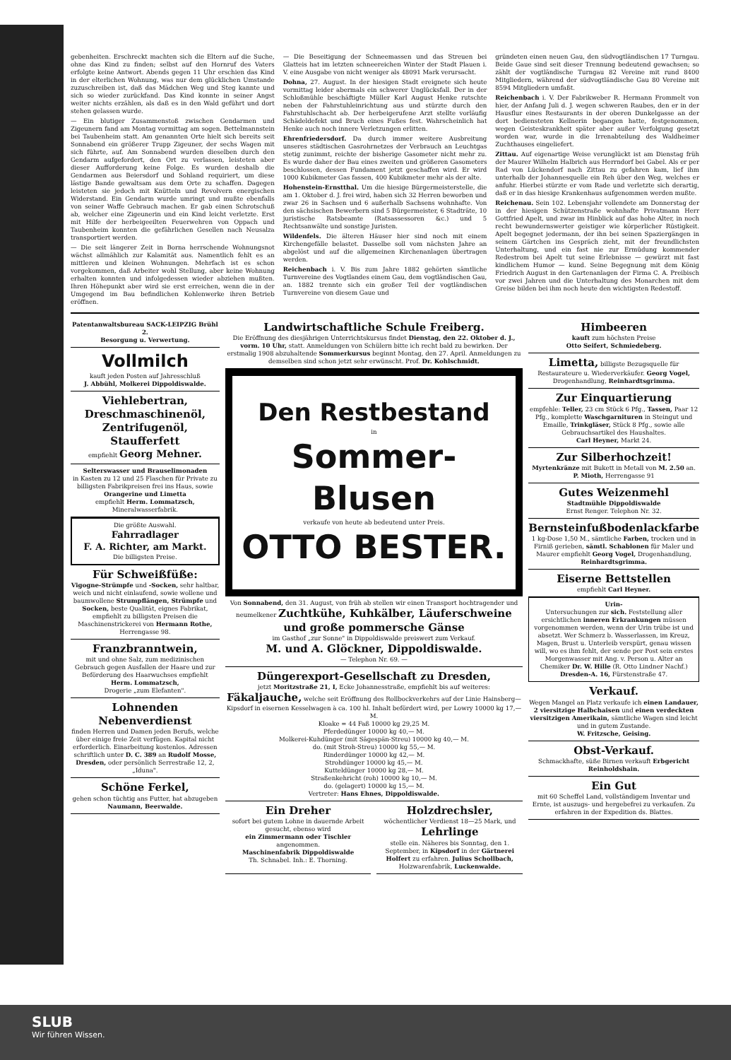gebenheiten. Erschreckt machten sich die Eltern auf die Suche, ohne das Kind zu finden; selbst auf den Hornruf des Vaters erfolgte keine Antwort. Abends gegen 11 Uhr erschien das Kind in der elterlichen Wohnung, was nur dem glücklichen Umstande zuzuschreiben ist, daß das Mädchen Weg und Steg kannte und sich so wieder zurückfand. Das Kind konnte in seiner Angst weiter nichts erzählen, als daß es in den Wald geführt und dort stehen gelassen wurde.
— Ein blutiger Zusammenstoß zwischen Gendarmen und Zigeunern fand am Montag vormittag am sogen. Bettelmannstein bei Taubenheim statt. Am genannten Orte hielt sich bereits seit Sonnabend ein größerer Trupp Zigeuner, der sechs Wagen mit sich führte, auf. Am Sonnabend wurden dieselben durch den Gendarm aufgefordert, den Ort zu verlassen, leisteten aber dieser Aufforderung keine Folge. Es wurden deshalb die Gendarmen aus Beiersdorf und Sohland requiriert, um diese lästige Bande gewaltsam aus dem Orte zu schaffen. Dagegen leisteten sie jedoch mit Knütteln und Revolvern energischen Widerstand. Ein Gendarm wurde umringt und mußte ebenfalls von seiner Waffe Gebrauch machen. Er gab einen Schrotschuß ab, welcher eine Zigeunerin und ein Kind leicht verletzte. Erst mit Hilfe der herbeigeeilten Feuerwehren von Oppach und Taubenheim konnten die gefährlichen Gesellen nach Neusalza transportiert werden.
— Die seit längerer Zeit in Borna herrschende Wohnungsnot wächst allmählich zur Kalamität aus. Namentlich fehlt es an mittleren und kleinen Wohnungen. Mehrfach ist es schon vorgekommen, daß Arbeiter wohl Stellung, aber keine Wohnung erhalten konnten und infolgedessen wieder abziehen mußten. Ihren Höhepunkt aber wird sie erst erreichen, wenn die in der Umgegend im Bau befindlichen Kohlenwerke ihren Betrieb eröffnen.
— Die Beseitigung der Schneemassen und das Streuen bei Glatteis hat im letzten schneereichen Winter der Stadt Plauen i. V. eine Ausgabe von nicht weniger als 48091 Mark verursacht.
Dohna, 27. August. In der hiesigen Stadt ereignete sich heute vormittag leider abermals ein schwerer Unglücksfall. Der in der Schloßmühle beschäftigte Müller Karl August Henke rutschte neben der Fahrstuhleinrichtung aus und stürzte durch den Fahrstuhlschacht ab. Der herbeigerufene Arzt stellte vorläufig Schädeldefekt und Bruch eines Fußes fest. Wahrscheinlich hat Henke auch noch innere Verletzungen erlitten.
Ehrenfriedersdorf. Da durch immer weitere Ausbreitung unseres städtischen Gasrohrnetzes der Verbrauch an Leuchtgas stetig zunimmt, reichte der bisherige Gasometer nicht mehr zu. Es wurde daher der Bau eines zweiten und größeren Gasometers beschlossen, dessen Fundament jetzt geschaffen wird. Er wird 1000 Kubikmeter Gas fassen, 400 Kubikmeter mehr als der alte.
Hohenstein-Ernstthal. Um die hiesige Bürgermeisterstelle, die am 1. Oktober d. J. frei wird, haben sich 32 Herren beworben und zwar 26 in Sachsen und 6 außerhalb Sachsens wohnhafte. Von den sächsischen Bewerbern sind 5 Bürgermeister, 6 Stadträte, 10 juristische Ratsbeamte (Ratsassessoren &c.) und 5 Rechtsanwälte und sonstige Juristen.
Wildenfels. Die älteren Häuser hier sind noch mit einem Kirchengefälle belastet. Dasselbe soll vom nächsten Jahre an abgelöst und auf die allgemeinen Kirchenanlagen übertragen werden.
Reichenbach i. V. Bis zum Jahre 1882 gehörten sämtliche Turnvereine des Vogtlandes einem Gau, dem vogtländischen Gau, an. 1882 trennte sich ein großer Teil der vogtländischen Turnvereine von diesem Gaue und
gründeten einen neuen Gau, den südvogtländischen 17 Turngau. Beide Gaue sind seit dieser Trennung bedeutend gewachsen; so zählt der vogtländische Turngau 82 Vereine mit rund 8400 Mitgliedern, während der südvogtländische Gau 80 Vereine mit 8594 Mitgliedern umfaßt.
Reichenbach i. V. Der Fabrikweber R. Hermann Frommelt von hier, der Anfang Juli d. J. wegen schweren Raubes, den er in der Hausflur eines Restaurants in der oberen Dunkelgasse an der dort bediensteten Kellnerin begangen hatte, festgenommen, wegen Geisteskrankheit später aber außer Verfolgung gesetzt worden war, wurde in die Irrenabteilung des Waldheimer Zuchthauses eingeliefert.
Zittau. Auf eigenartige Weise verunglückt ist am Dienstag früh der Maurer Wilhelm Halbrich aus Herrndorf bei Gabel. Als er per Rad von Lückendorf nach Zittau zu gefahren kam, lief ihm unterhalb der Johannesquelle ein Reh über den Weg, welches er anfuhr. Hierbei stürzte er vom Rade und verletzte sich derartig, daß er in das hiesige Krankenhaus aufgenommen werden mußte.
Reichenau. Sein 102. Lebensjahr vollendete am Donnerstag der in der hiesigen Schützenstraße wohnhafte Privatmann Herr Gottfried Apelt, und zwar im Hinblick auf das hohe Alter, in noch recht bewundernswerter geistiger wie körperlicher Rüstigkeit. Apelt begegnet jedermann, der ihn bei seinen Spaziergängen in seinem Gärtchen ins Gespräch zieht, mit der freundlichsten Unterhaltung, und ein fast nie zur Ermüdung kommender Redestrom bei Apelt tut seine Erlebnisse — gewürzt mit fast kindlichem Humor — kund. Seine Begegnung mit dem König Friedrich August in den Gartenanlagen der Firma C. A. Preibisch vor zwei Jahren und die Unterhaltung des Monarchen mit dem Greise bilden bei ihm noch heute den wichtigsten Redestoff.
Patentanwaltsbureau SACK-LEIPZIG Brühl 2.
Besorgung u. Verwertung.
Vollmilch
kauft jeden Posten auf Jahresschluß
J. Abbühl, Molkerei Dippoldiswalde.
Viehlebertran,
Dreschmaschinenöl,
Zentrifugenöl,
Staufferfett
empfiehlt Georg Mehner.
Selterswasser und Brauselimonaden
in Kasten zu 12 und 25 Flaschen für Private zu billigsten Fabrikpreisen frei ins Haus, sowie
Orangerine und Limetta
empfiehlt Herm. Lommatzsch,
Mineralwasserfabrik.
Die größte Auswahl.
Fahrradlager
F. A. Richter, am Markt.
Die billigsten Preise.
Für Schweißfüße:
Vigogne-Strümpfe und -Socken, sehr haltbar, weich und nicht einlaufend, sowie wollene und baumwollene Strumpflängen, Strümpfe und Socken, beste Qualität, eignes Fabrikat, empfiehlt zu billigsten Preisen die Maschinenstrickerei von Hermann Rothe, Herrengasse 98.
Franzbranntwein,
mit und ohne Salz, zum medizinischen Gebrauch gegen Ausfallen der Haare und zur Beförderung des Haarwuchses empfiehlt
Herm. Lommatzsch,
Drogerie „zum Elefanten".
Lohnenden Nebenverdienst
finden Herren und Damen jeden Berufs, welche über einige freie Zeit verfügen. Kapital nicht erforderlich. Einarbeitung kostenlos. Adressen schriftlich unter D. C. 389 an Rudolf Mosse, Dresden, oder persönlich Serrestraße 12, 2, „Iduna".
Schöne Ferkel,
gehen schon tüchtig ans Futter, hat abzugeben Naumann, Beerwalde.
Landwirtschaftliche Schule Freiberg.
Die Eröffnung des diesjährigen Unterrichtskursus findet Dienstag, den 22. Oktober d. J., vorm. 10 Uhr, statt. Anmeldungen von Schülern bitte ich recht bald zu bewirken. Der erstmalig 1908 abzuhaltende Sommerkursus beginnt Montag, den 27. April. Anmeldungen zu demselben sind schon jetzt sehr erwünscht. Prof. Dr. Kohlschmidt.
Den Restbestand
in
Sommer-Blusen
verkaufe von heute ab bedeutend unter Preis.
OTTO BESTER.
Von Sonnabend, den 31. August, von früh ab stellen wir einen Transport hochtragender und neumelkener Zuchtkühe, Kuhkälber, Läuferschweine und große pommersche Gänse
im Gasthof „zur Sonne" in Dippoldiswalde preiswert zum Verkauf.
M. und A. Glöckner, Dippoldiswalde.
— Telephon Nr. 69. —
Düngerexport-Gesellschaft zu Dresden,
jetzt Moritzstraße 21, I, Ecke Johannesstraße, empfiehlt bis auf weiteres:
Fäkaljauche, welche seit Eröffnung des Rollbockverkehrs auf der Linie Hainsberg—Kipsdorf in eisernen Kesselwagen à ca. 100 hl. Inhalt befördert wird, per Lowry 10000 kg 17,— M.
Kloake = 44 Faß 10000 kg 29,25 M.
Pferdedünger 10000 kg 40,— M.
Molkerei-Kuhdünger (mit Sägespän-Streu) 10000 kg 40,— M.
do. (mit Stroh-Streu) 10000 kg 55,— M.
Rinderdünger 10000 kg 42,— M.
Strohdünger 10000 kg 45,— M.
Kutteldünger 10000 kg 28,— M.
Straßenkehricht (roh) 10000 kg 10,— M.
do. (gelagert) 10000 kg 15,— M.
Vertreter: Hans Ehnes, Dippoldiswalde.
Ein Dreher
sofort bei gutem Lohne in dauernde Arbeit gesucht, ebenso wird
ein Zimmermann oder Tischler
angenommen.
Maschinenfabrik Dippoldiswalde
Th. Schnabel. Inh.: E. Thorning.
Holzdrechsler,
wöchentlicher Verdienst 18—25 Mark, und
Lehrlinge
stelle ein. Näheres bis Sonntag, den 1. September, in Kipsdorf in der Gärtnerei Holfert zu erfahren. Julius Schollbach, Holzwarenfabrik, Luckenwalde.
Himbeeren
kauft zum höchsten Preise
Otto Seifert, Schmiedeberg.
Limetta, billigste Bezugsquelle für Restaurateure u. Wiederverkäufer. Georg Vogel, Drogenhandlung, Reinhardtsgrimma.
Zur Einquartierung
empfehle: Teller, 23 cm Stück 6 Pfg., Tassen, Paar 12 Pfg., komplette Waschgarnituren in Steingut und Emaille, Trinkgläser, Stück 8 Pfg., sowie alle Gebrauchsartikel des Haushaltes.
Carl Heyner, Markt 24.
Zur Silberhochzeit!
Myrtenkränze mit Bukett in Metall von M. 2.50 an.
P. Mioth, Herrengasse 91
Gutes Weizenmehl
Stadtmühle Dippoldiswalde
Ernst Renger. Telephon Nr. 32.
Bernsteinfußbodenlackfarbe
1 kg-Dose 1,50 M., sämtliche Farben, trocken und in Firniß gerieben, sämtl. Schablonen für Maler und Maurer empfiehlt Georg Vogel, Drogenhandlung, Reinhardtsgrimma.
Eiserne Bettstellen
empfiehlt Carl Heyner.
Urin-
Untersuchungen zur sich. Feststellung aller ersichtlichen inneren Erkrankungen müssen vorgenommen werden, wenn der Urin trübe ist und absetzt. Wer Schmerz b. Wasserlassen, im Kreuz, Magen, Brust u. Unterleib verspürt, genau wissen will, wo es ihm fehlt, der sende per Post sein erstes Morgenwasser mit Ang. v. Person u. Alter an Chemiker Dr. W. Hille (R. Otto Lindner Nachf.) Dresden-A. 16, Fürstenstraße 47.
Verkauf.
Wegen Mangel an Platz verkaufe ich einen Landauer, 2 viersitzige Halbchaisen und einen verdeckten viersitzigen Amerikain, sämtliche Wagen sind leicht und in gutem Zustande.
W. Fritzsche, Geising.
Obst-Verkauf.
Schmackhafte, süße Birnen verkauft Erbgericht Reinholdshain.
Ein Gut
mit 60 Scheffel Land, vollständigem Inventar und Ernte, ist auszugs- und hergebefrei zu verkaufen. Zu erfahren in der Expedition ds. Blattes.
SLUB
Wir führen Wissen.